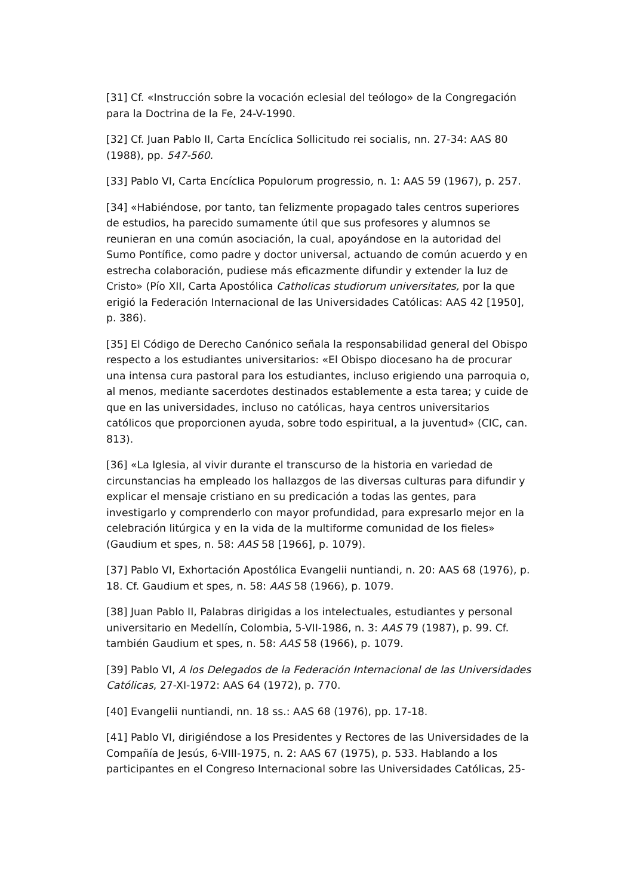[31] Cf. «Instrucción sobre la vocación eclesial del teólogo» de la Congregación para la Doctrina de la Fe, 24-V-1990.
[32] Cf. Juan Pablo II, Carta Encíclica Sollicitudo rei socialis, nn. 27-34: AAS 80 (1988), pp. 547-560.
[33] Pablo VI, Carta Encíclica Populorum progressio, n. 1: AAS 59 (1967), p. 257.
[34] «Habiéndose, por tanto, tan felizmente propagado tales centros superiores de estudios, ha parecido sumamente útil que sus profesores y alumnos se reunieran en una común asociación, la cual, apoyándose en la autoridad del Sumo Pontífice, como padre y doctor universal, actuando de común acuerdo y en estrecha colaboración, pudiese más eficazmente difundir y extender la luz de Cristo» (Pío XII, Carta Apostólica Catholicas studiorum universitates, por la que erigió la Federación Internacional de las Universidades Católicas: AAS 42 [1950], p. 386).
[35] El Código de Derecho Canónico señala la responsabilidad general del Obispo respecto a los estudiantes universitarios: «El Obispo diocesano ha de procurar una intensa cura pastoral para los estudiantes, incluso erigiendo una parroquia o, al menos, mediante sacerdotes destinados establemente a esta tarea; y cuide de que en las universidades, incluso no católicas, haya centros universitarios católicos que proporcionen ayuda, sobre todo espiritual, a la juventud» (CIC, can. 813).
[36] «La Iglesia, al vivir durante el transcurso de la historia en variedad de circunstancias ha empleado los hallazgos de las diversas culturas para difundir y explicar el mensaje cristiano en su predicación a todas las gentes, para investigarlo y comprenderlo con mayor profundidad, para expresarlo mejor en la celebración litúrgica y en la vida de la multiforme comunidad de los fieles» (Gaudium et spes, n. 58: AAS 58 [1966], p. 1079).
[37] Pablo VI, Exhortación Apostólica Evangelii nuntiandi, n. 20: AAS 68 (1976), p. 18. Cf. Gaudium et spes, n. 58: AAS 58 (1966), p. 1079.
[38] Juan Pablo II, Palabras dirigidas a los intelectuales, estudiantes y personal universitario en Medellín, Colombia, 5-VII-1986, n. 3: AAS 79 (1987), p. 99. Cf. también Gaudium et spes, n. 58: AAS 58 (1966), p. 1079.
[39] Pablo VI, A los Delegados de la Federación Internacional de las Universidades Católicas, 27-XI-1972: AAS 64 (1972), p. 770.
[40] Evangelii nuntiandi, nn. 18 ss.: AAS 68 (1976), pp. 17-18.
[41] Pablo VI, dirigiéndose a los Presidentes y Rectores de las Universidades de la Compañía de Jesús, 6-VIII-1975, n. 2: AAS 67 (1975), p. 533. Hablando a los participantes en el Congreso Internacional sobre las Universidades Católicas, 25-